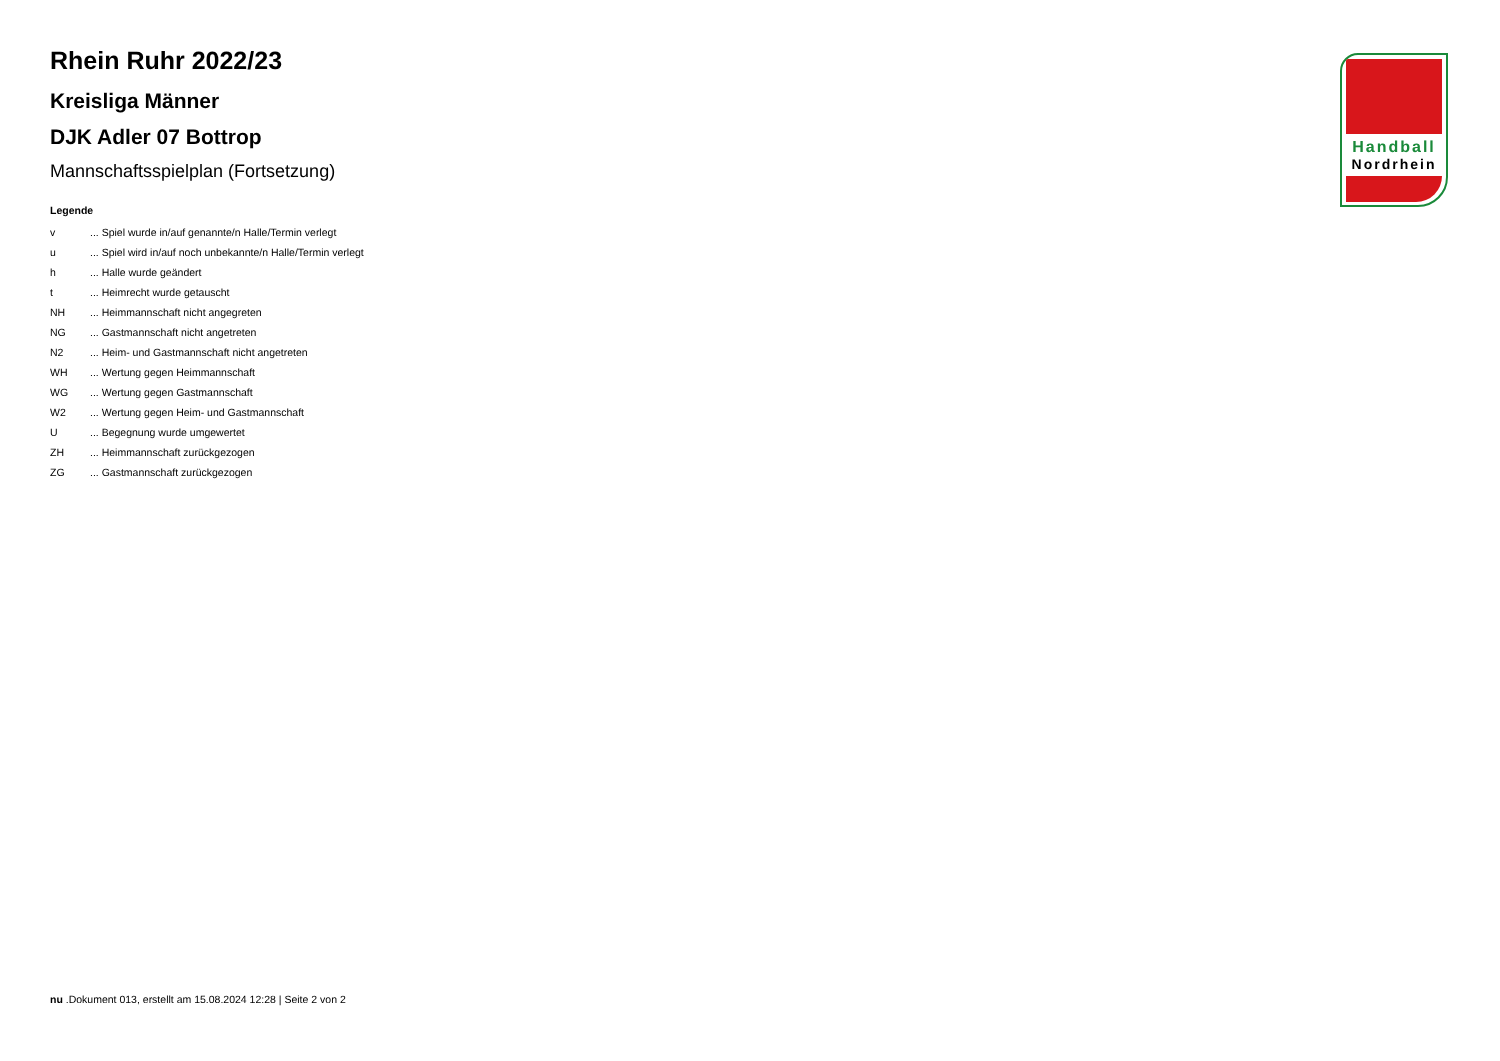Rhein Ruhr 2022/23
Kreisliga Männer
DJK Adler 07 Bottrop
Mannschaftsspielplan (Fortsetzung)
Legende
| v | ... Spiel wurde in/auf genannte/n Halle/Termin verlegt |
| u | ... Spiel wird in/auf noch unbekannte/n Halle/Termin verlegt |
| h | ... Halle wurde geändert |
| t | ... Heimrecht wurde getauscht |
| NH | ... Heimmannschaft nicht angegreten |
| NG | ... Gastmannschaft nicht angetreten |
| N2 | ... Heim- und Gastmannschaft nicht angetreten |
| WH | ... Wertung gegen Heimmannschaft |
| WG | ... Wertung gegen Gastmannschaft |
| W2 | ... Wertung gegen Heim- und Gastmannschaft |
| U | ... Begegnung wurde umgewertet |
| ZH | ... Heimmannschaft zurückgezogen |
| ZG | ... Gastmannschaft zurückgezogen |
Handball
Nordrhein
nu .Dokument 013, erstellt am 15.08.2024 12:28 | Seite 2 von 2